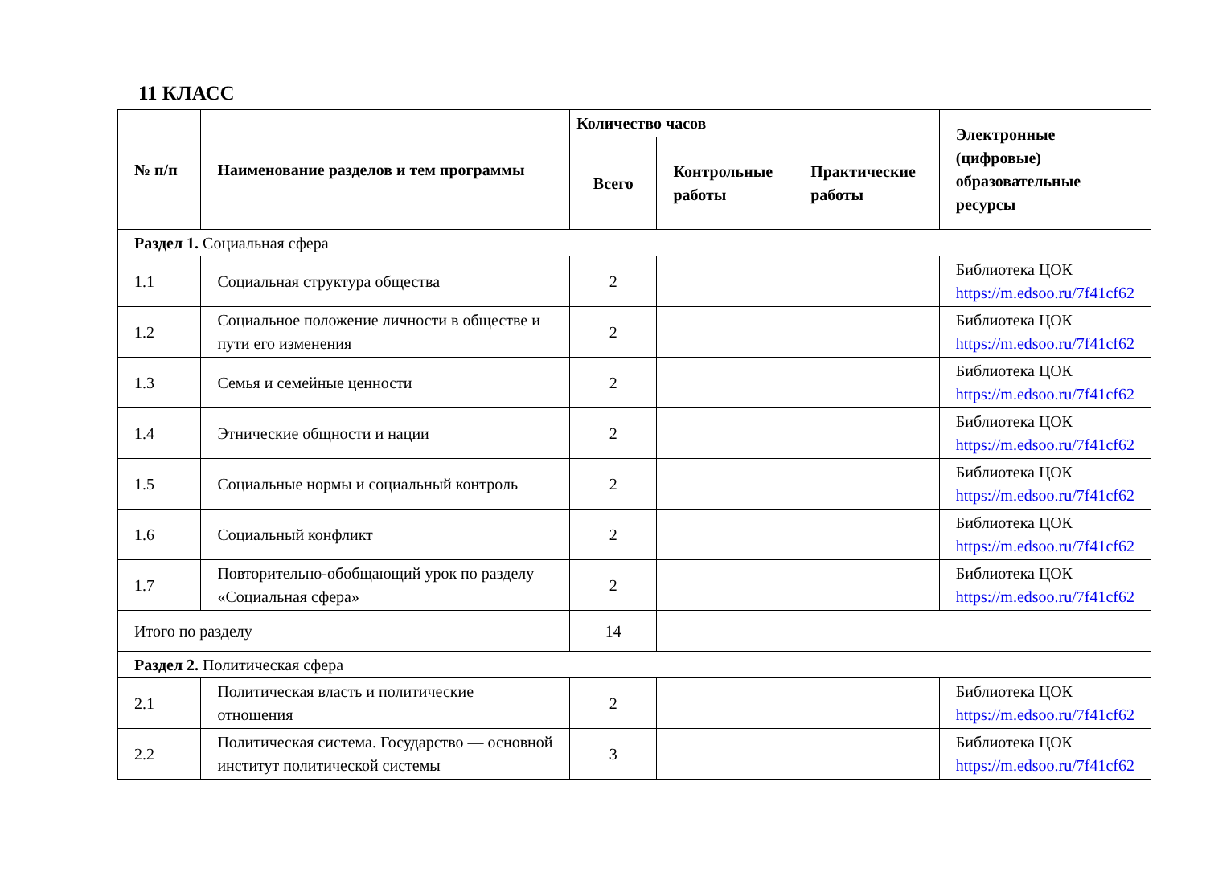11 КЛАСС
| № п/п | Наименование разделов и тем программы | Количество часов | | | Электронные (цифровые) образовательные ресурсы |
| --- | --- | --- | --- | --- | --- |
| | | Всего | Контрольные работы | Практические работы | |
| Раздел 1. Социальная сфера | | | | | |
| 1.1 | Социальная структура общества | 2 | | | Библиотека ЦОК https://m.edsoo.ru/7f41cf62 |
| 1.2 | Социальное положение личности в обществе и пути его изменения | 2 | | | Библиотека ЦОК https://m.edsoo.ru/7f41cf62 |
| 1.3 | Семья и семейные ценности | 2 | | | Библиотека ЦОК https://m.edsoo.ru/7f41cf62 |
| 1.4 | Этнические общности и нации | 2 | | | Библиотека ЦОК https://m.edsoo.ru/7f41cf62 |
| 1.5 | Социальные нормы и социальный контроль | 2 | | | Библиотека ЦОК https://m.edsoo.ru/7f41cf62 |
| 1.6 | Социальный конфликт | 2 | | | Библиотека ЦОК https://m.edsoo.ru/7f41cf62 |
| 1.7 | Повторительно-обобщающий урок по разделу «Социальная сфера» | 2 | | | Библиотека ЦОК https://m.edsoo.ru/7f41cf62 |
| Итого по разделу | | 14 | | | |
| Раздел 2. Политическая сфера | | | | | |
| 2.1 | Политическая власть и политические отношения | 2 | | | Библиотека ЦОК https://m.edsoo.ru/7f41cf62 |
| 2.2 | Политическая система. Государство — основной институт политической системы | 3 | | | Библиотека ЦОК https://m.edsoo.ru/7f41cf62 |